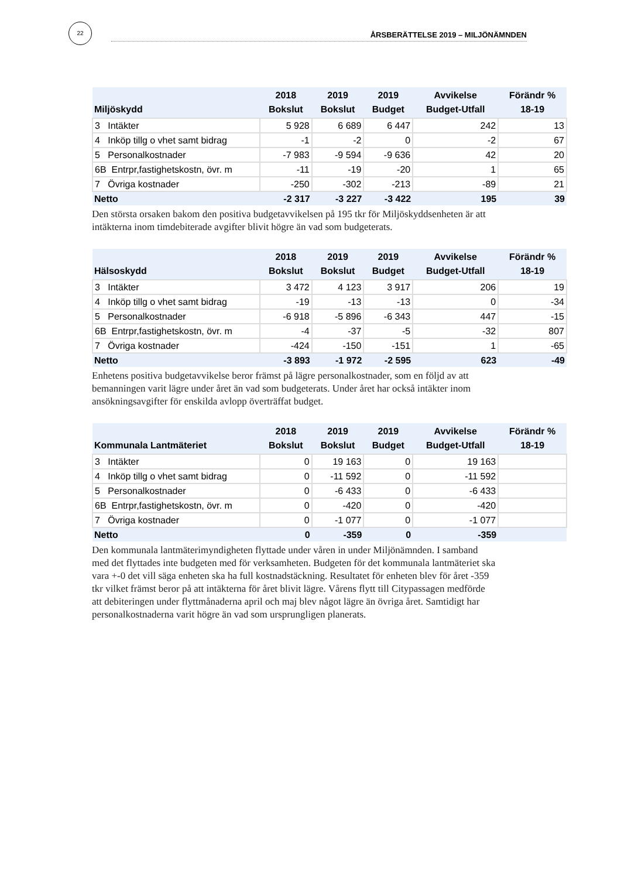22
ÅRSBERÄTTELSE 2019 – MILJÖNÄMNDEN
| Miljöskydd | 2018 Bokslut | 2019 Bokslut | 2019 Budget | Avvikelse Budget-Utfall | Förändr % 18-19 |
| --- | --- | --- | --- | --- | --- |
| 3 Intäkter | 5 928 | 6 689 | 6 447 | 242 | 13 |
| 4 Inköp tillg o vhet samt bidrag | -1 | -2 | 0 | -2 | 67 |
| 5 Personalkostnader | -7 983 | -9 594 | -9 636 | 42 | 20 |
| 6B Entrpr,fastighetskostn, övr. m | -11 | -19 | -20 | 1 | 65 |
| 7 Övriga kostnader | -250 | -302 | -213 | -89 | 21 |
| Netto | -2 317 | -3 227 | -3 422 | 195 | 39 |
Den största orsaken bakom den positiva budgetavvikelsen på 195 tkr för Miljöskyddsenheten är att intäkterna inom timdebiterade avgifter blivit högre än vad som budgeterats.
| Hälsoskydd | 2018 Bokslut | 2019 Bokslut | 2019 Budget | Avvikelse Budget-Utfall | Förändr % 18-19 |
| --- | --- | --- | --- | --- | --- |
| 3 Intäkter | 3 472 | 4 123 | 3 917 | 206 | 19 |
| 4 Inköp tillg o vhet samt bidrag | -19 | -13 | -13 | 0 | -34 |
| 5 Personalkostnader | -6 918 | -5 896 | -6 343 | 447 | -15 |
| 6B Entrpr,fastighetskostn, övr. m | -4 | -37 | -5 | -32 | 807 |
| 7 Övriga kostnader | -424 | -150 | -151 | 1 | -65 |
| Netto | -3 893 | -1 972 | -2 595 | 623 | -49 |
Enhetens positiva budgetavvikelse beror främst på lägre personalkostnader, som en följd av att bemanningen varit lägre under året än vad som budgeterats. Under året har också intäkter inom ansökningsavgifter för enskilda avlopp överträffat budget.
| Kommunala Lantmäteriet | 2018 Bokslut | 2019 Bokslut | 2019 Budget | Avvikelse Budget-Utfall | Förändr % 18-19 |
| --- | --- | --- | --- | --- | --- |
| 3 Intäkter | 0 | 19 163 | 0 | 19 163 | |
| 4 Inköp tillg o vhet samt bidrag | 0 | -11 592 | 0 | -11 592 | |
| 5 Personalkostnader | 0 | -6 433 | 0 | -6 433 | |
| 6B Entrpr,fastighetskostn, övr. m | 0 | -420 | 0 | -420 | |
| 7 Övriga kostnader | 0 | -1 077 | 0 | -1 077 | |
| Netto | 0 | -359 | 0 | -359 | |
Den kommunala lantmäterimyndigheten flyttade under våren in under Miljönämnden. I samband med det flyttades inte budgeten med för verksamheten. Budgeten för det kommunala lantmäteriet ska vara +-0 det vill säga enheten ska ha full kostnadstäckning. Resultatet för enheten blev för året -359 tkr vilket främst beror på att intäkterna för året blivit lägre. Vårens flytt till Citypassagen medförde att debiteringen under flyttmånaderna april och maj blev något lägre än övriga året. Samtidigt har personalkostnaderna varit högre än vad som ursprungligen planerats.